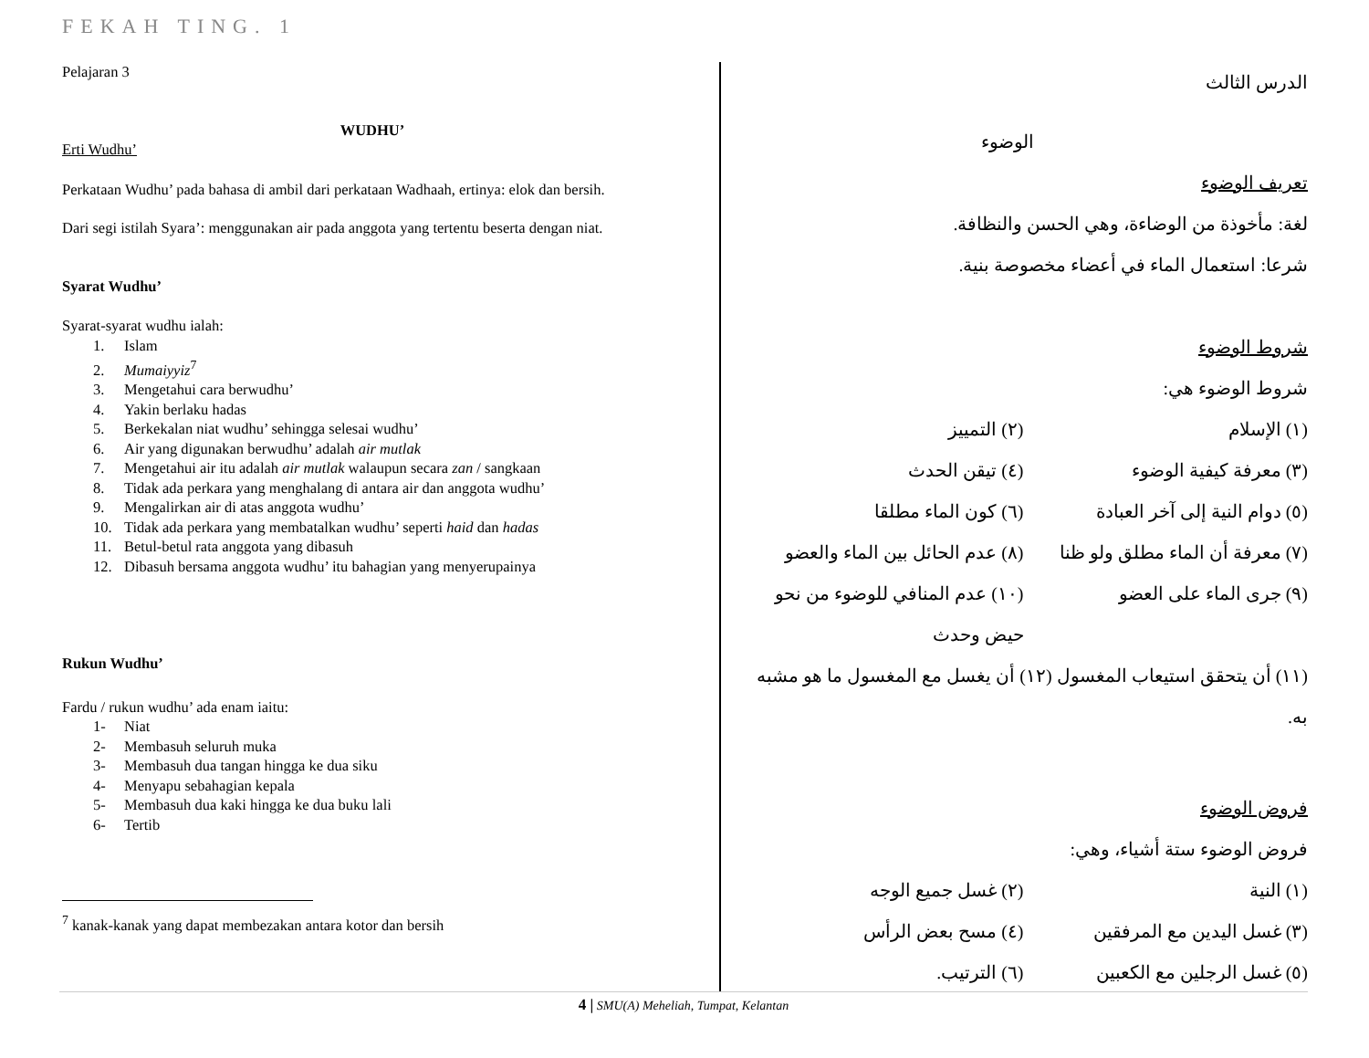FEKAH TING. 1
Pelajaran 3
WUDHU’
Erti Wudhu’
Perkataan Wudhu’ pada bahasa di ambil dari perkataan Wadhaah, ertinya: elok dan bersih.
Dari segi istilah Syara’: menggunakan air pada anggota yang tertentu beserta dengan niat.
Syarat Wudhu’
Syarat-syarat wudhu ialah:
1. Islam
2. Mumaiyyiz<sup>7</sup>
3. Mengetahui cara berwudhu’
4. Yakin berlaku hadas
5. Berkekalan niat wudhu’ sehingga selesai wudhu’
6. Air yang digunakan berwudhu’ adalah air mutlak
7. Mengetahui air itu adalah air mutlak walaupun secara zan / sangkaan
8. Tidak ada perkara yang menghalang di antara air dan anggota wudhu’
9. Mengalirkan air di atas anggota wudhu’
10. Tidak ada perkara yang membatalkan wudhu’ seperti haid dan hadas
11. Betul-betul rata anggota yang dibasuh
12. Dibasuh bersama anggota wudhu’ itu bahagian yang menyerupainya
Rukun Wudhu’
Fardu / rukun wudhu’ ada enam iaitu:
1- Niat
2- Membasuh seluruh muka
3- Membasuh dua tangan hingga ke dua siku
4- Menyapu sebahagian kepala
5- Membasuh dua kaki hingga ke dua buku lali
6- Tertib
<sup>7</sup> kanak-kanak yang dapat membezakan antara kotor dan bersih
الدرس الثالث
الوضوء
تعريف الوضوء
لغة: مأخوذة من الوضاءة، وهي الحسن والنظافة.
شرعا: استعمال الماء في أعضاء مخصوصة بنية.
شروط الوضوء
شروط الوضوء هي:
(١) الإسلام (٢) التمييز
(٣) معرفة كيفية الوضوء (٤) تيقن الحدث
(٥) دوام النية إلى آخر العبادة (٦) كون الماء مطلقا
(٧) معرفة أن الماء مطلق ولو ظنا
(٨) عدم الحائل بين الماء والعضو
(٩) جرى الماء على العضو (١٠) عدم المنافي للوضوء من نحو حيض وحدث
(١١) أن يتحقق استيعاب المغسول (١٢) أن يغسل مع المغسول ما هو مشبه به.
فروض الوضوء
فروض الوضوء ستة أشياء، وهي:
(١) النية (٢) غسل جميع الوجه
(٣) غسل اليدين مع المرفقين (٤) مسح بعض الرأس
(٥) غسل الرجلين مع الكعبين (٦) الترتيب.
4 | SMU(A) Meheliah, Tumpat, Kelantan